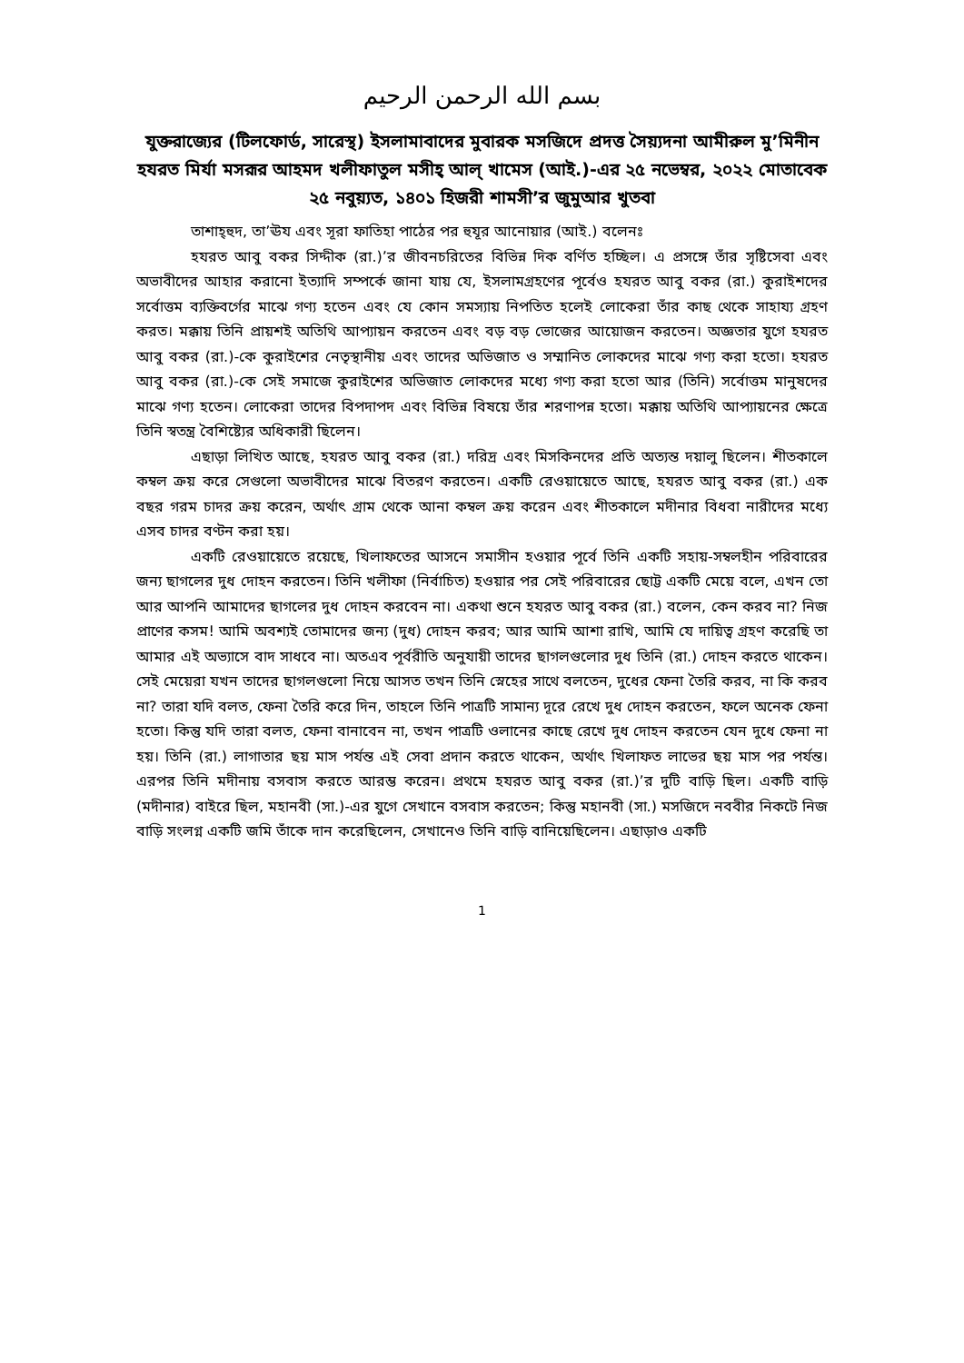بسم الله الرحمن الرحيم
যুক্তরাজ্যের (টিলফোর্ড, সারেস্থ) ইসলামাবাদের মুবারক মসজিদে প্রদত্ত সৈয়্যদনা আমীরুল মু’মিনীন হযরত মির্যা মসরূর আহমদ খলীফাতুল মসীহ্ আল্ খামেস (আই.)-এর ২৫ নভেম্বর, ২০২২ মোতাবেক ২৫ নবুয়্যত, ১৪০১ হিজরী শামসী’র জুমুআর খুতবা
তাশাহ্হুদ, তা’ঊয এবং সূরা ফাতিহা পাঠের পর হুযূর আনোয়ার (আই.) বলেনঃ
হযরত আবু বকর সিদ্দীক (রা.)’র জীবনচরিতের বিভিন্ন দিক বর্ণিত হচ্ছিল। এ প্রসঙ্গে তাঁর সৃষ্টিসেবা এবং অভাবীদের আহার করানো ইত্যাদি সম্পর্কে জানা যায় যে, ইসলামগ্রহণের পূর্বেও হযরত আবু বকর (রা.) কুরাইশদের সর্বোত্তম ব্যক্তিবর্গের মাঝে গণ্য হতেন এবং যে কোন সমস্যায় নিপতিত হলেই লোকেরা তাঁর কাছ থেকে সাহায্য গ্রহণ করত। মক্কায় তিনি প্রায়শই অতিথি আপ্যায়ন করতেন এবং বড় বড় ভোজের আয়োজন করতেন। অজ্ঞতার যুগে হযরত আবু বকর (রা.)-কে কুরাইশের নেতৃস্থানীয় এবং তাদের অভিজাত ও সম্মানিত লোকদের মাঝে গণ্য করা হতো। হযরত আবু বকর (রা.)-কে সেই সমাজে কুরাইশের অভিজাত লোকদের মধ্যে গণ্য করা হতো আর (তিনি) সর্বোত্তম মানুষদের মাঝে গণ্য হতেন। লোকেরা তাদের বিপদাপদ এবং বিভিন্ন বিষয়ে তাঁর শরণাপন্ন হতো। মক্কায় অতিথি আপ্যায়নের ক্ষেত্রে তিনি স্বতন্ত্র বৈশিষ্ট্যের অধিকারী ছিলেন।
এছাড়া লিখিত আছে, হযরত আবু বকর (রা.) দরিদ্র এবং মিসকিনদের প্রতি অত্যন্ত দয়ালু ছিলেন। শীতকালে কম্বল ক্রয় করে সেগুলো অভাবীদের মাঝে বিতরণ করতেন। একটি রেওয়ায়েতে আছে, হযরত আবু বকর (রা.) এক বছর গরম চাদর ক্রয় করেন, অর্থাৎ গ্রাম থেকে আনা কম্বল ক্রয় করেন এবং শীতকালে মদীনার বিধবা নারীদের মধ্যে এসব চাদর বণ্টন করা হয়।
একটি রেওয়ায়েতে রয়েছে, খিলাফতের আসনে সমাসীন হওয়ার পূর্বে তিনি একটি সহায়-সম্বলহীন পরিবারের জন্য ছাগলের দুধ দোহন করতেন। তিনি খলীফা (নির্বাচিত) হওয়ার পর সেই পরিবারের ছোট্ট একটি মেয়ে বলে, এখন তো আর আপনি আমাদের ছাগলের দুধ দোহন করবেন না। একথা শুনে হযরত আবু বকর (রা.) বলেন, কেন করব না? নিজ প্রাণের কসম! আমি অবশ্যই তোমাদের জন্য (দুধ) দোহন করব; আর আমি আশা রাখি, আমি যে দায়িত্ব গ্রহণ করেছি তা আমার এই অভ্যাসে বাদ সাধবে না। অতএব পূর্বরীতি অনুযায়ী তাদের ছাগলগুলোর দুধ তিনি (রা.) দোহন করতে থাকেন। সেই মেয়েরা যখন তাদের ছাগলগুলো নিয়ে আসত তখন তিনি স্নেহের সাথে বলতেন, দুধের ফেনা তৈরি করব, না কি করব না? তারা যদি বলত, ফেনা তৈরি করে দিন, তাহলে তিনি পাত্রটি সামান্য দূরে রেখে দুধ দোহন করতেন, ফলে অনেক ফেনা হতো। কিন্তু যদি তারা বলত, ফেনা বানাবেন না, তখন পাত্রটি ওলানের কাছে রেখে দুধ দোহন করতেন যেন দুধে ফেনা না হয়। তিনি (রা.) লাগাতার ছয় মাস পর্যন্ত এই সেবা প্রদান করতে থাকেন, অর্থাৎ খিলাফত লাভের ছয় মাস পর পর্যন্ত। এরপর তিনি মদীনায় বসবাস করতে আরম্ভ করেন। প্রথমে হযরত আবু বকর (রা.)’র দুটি বাড়ি ছিল। একটি বাড়ি (মদীনার) বাইরে ছিল, মহানবী (সা.)-এর যুগে সেখানে বসবাস করতেন; কিন্তু মহানবী (সা.) মসজিদে নববীর নিকটে নিজ বাড়ি সংলগ্ন একটি জমি তাঁকে দান করেছিলেন, সেখানেও তিনি বাড়ি বানিয়েছিলেন। এছাড়াও একটি
1